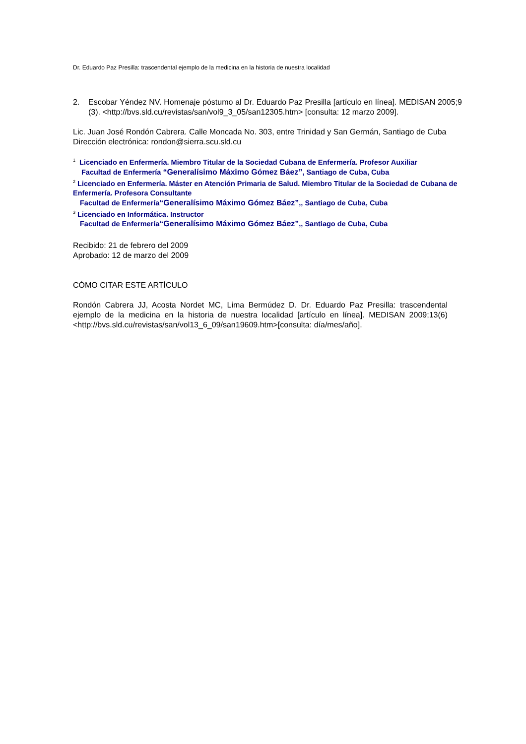Dr. Eduardo Paz Presilla: trascendental ejemplo de la medicina en la historia de nuestra localidad
2. Escobar Yéndez NV. Homenaje póstumo al Dr. Eduardo Paz Presilla [artículo en línea]. MEDISAN 2005;9 (3). <http://bvs.sld.cu/revistas/san/vol9_3_05/san12305.htm> [consulta: 12 marzo 2009].
Lic. Juan José Rondón Cabrera. Calle Moncada No. 303, entre Trinidad y San Germán, Santiago de Cuba
Dirección electrónica: rondon@sierra.scu.sld.cu
<sup>1</sup> Licenciado en Enfermería. Miembro Titular de la Sociedad Cubana de Enfermería. Profesor Auxiliar
Facultad de Enfermería “Generalísimo Máximo Gómez Báez”, Santiago de Cuba, Cuba
<sup>2</sup> Licenciado en Enfermería. Máster en Atención Primaria de Salud. Miembro Titular de la Sociedad de Cubana de Enfermería. Profesora Consultante
Facultad de Enfermería“Generalísimo Máximo Gómez Báez”,, Santiago de Cuba, Cuba
<sup>3</sup> Licenciado en Informática. Instructor
Facultad de Enfermería“Generalísimo Máximo Gómez Báez”,, Santiago de Cuba, Cuba
Recibido: 21 de febrero del 2009
Aprobado: 12 de marzo del 2009
CÓMO CITAR ESTE ARTÍCULO
Rondón Cabrera JJ, Acosta Nordet MC, Lima Bermúdez D. Dr. Eduardo Paz Presilla: trascendental ejemplo de la medicina en la historia de nuestra localidad [artículo en línea]. MEDISAN 2009;13(6)<http://bvs.sld.cu/revistas/san/vol13_6_09/san19609.htm>[consulta: día/mes/año].